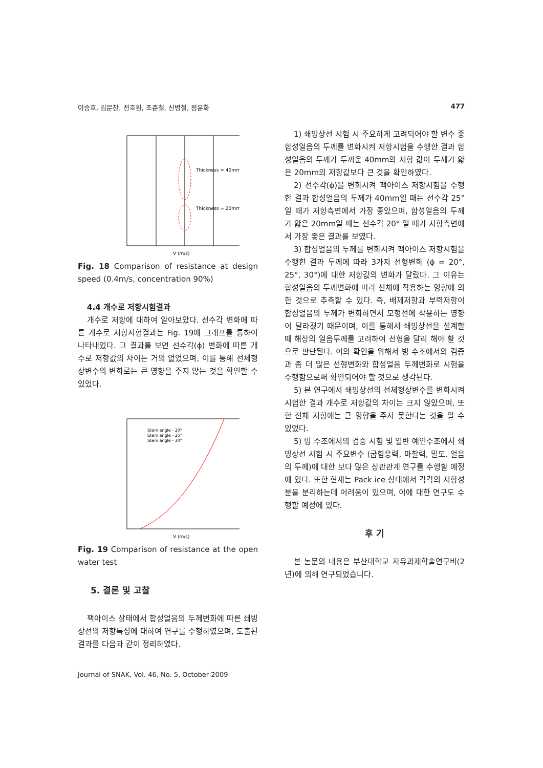이승호, 김문찬, 전호환, 조준철, 신병철, 정운화 477
Thickness = 40mm
Thickness = 20mm
V (m/s)
Fig. 18 Comparison of resistance at design speed (0.4m/s, concentration 90%)
4.4 개수로 저항시험결과
개수로 저항에 대하여 알아보았다. 선수각 변화에 따른 개수로 저항시험결과는 Fig. 19에 그래프를 통하여 나타내었다. 그 결과를 보면 선수각(ϕ) 변화에 따른 개수로 저항값의 차이는 거의 없었으며, 이를 통해 선체형상변수의 변화로는 큰 영향을 주지 않는 것을 확인할 수 있었다.
Stem angle - 20°
Stem angle - 25°
Stem angle - 30°
V (m/s)
Fig. 19 Comparison of resistance at the open water test
5. 결론 및 고찰
팩아이스 상태에서 합성얼음의 두께변화에 따른 쇄빙상선의 저항특성에 대하여 연구를 수행하였으며, 도출된 결과를 다음과 같이 정리하였다.
1) 쇄빙상선 시험 시 주요하게 고려되어야 할 변수 중 합성얼음의 두께를 변화시켜 저항시험을 수행한 결과 합성얼음의 두께가 두꺼운 40mm의 저항 값이 두께가 얇은 20mm의 저항값보다 큰 것을 확인하였다.
2) 선수각(ϕ)을 변화시켜 팩아이스 저항시험을 수행한 결과 합성얼음의 두께가 40mm일 때는 선수각 25° 일 때가 저항측면에서 가장 좋았으며, 합성얼음의 두께가 얇은 20mm일 때는 선수각 20° 일 때가 저항측면에서 가장 좋은 결과를 보였다.
3) 합성얼음의 두께를 변화시켜 팩아이스 저항시험을 수행한 결과 두께에 따라 3가지 선형변화 (ϕ = 20°, 25°, 30°)에 대한 저항값의 변화가 달랐다. 그 이유는 합성얼음의 두께변화에 따라 선체에 작용하는 영향에 의한 것으로 추측할 수 있다. 즉, 배제저항과 부력저항이 합성얼음의 두께가 변화하면서 모형선에 작용하는 영향이 달라졌기 때문이며, 이를 통해서 쇄빙상선을 설계할 때 해상의 얼음두께를 고려하여 선형을 달리 해야 할 것으로 판단된다. 이의 확인을 위해서 빙 수조에서의 검증과 좀 더 많은 선형변화와 합성얼음 두께변화로 시험을 수행함으로써 확인되어야 할 것으로 생각된다.
5) 본 연구에서 쇄빙상선의 선체형상변수를 변화시켜 시험한 결과 개수로 저항값의 차이는 크지 않았으며, 또한 전체 저항에는 큰 영향을 주지 못한다는 것을 알 수 있었다.
5) 빙 수조에서의 검증 시험 및 일반 예인수조에서 쇄빙상선 시험 시 주요변수 (굽힘응력, 마찰력, 밀도, 얼음의 두께)에 대한 보다 많은 상관관계 연구를 수행할 예정에 있다. 또한 현재는 Pack ice 상태에서 각각의 저항성분을 분리하는데 어려움이 있으며, 이에 대한 연구도 수행할 예정에 있다.
후 기
본 논문의 내용은 부산대학교 자유과제학술연구비(2년)에 의해 연구되었습니다.
Journal of SNAK, Vol. 46, No. 5, October 2009